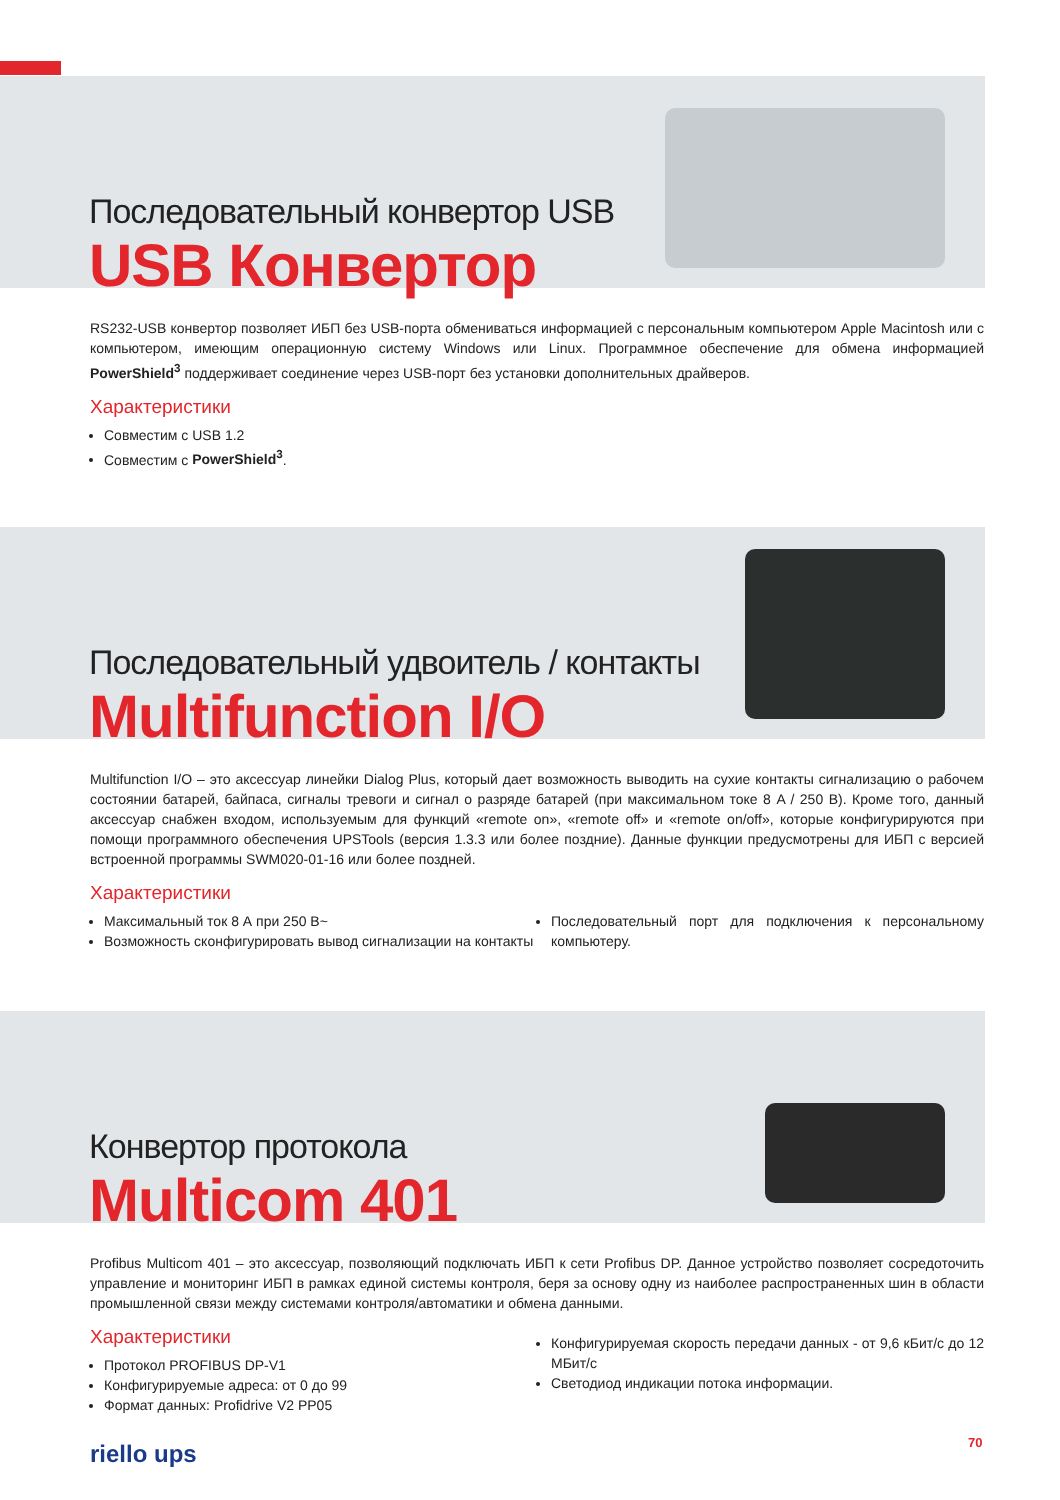Последовательный конвертор USB
USB Конвертор
RS232-USB конвертор позволяет ИБП без USB-порта обмениваться информацией с персональным компьютером Apple Macintosh или с компьютером, имеющим операционную систему Windows или Linux. Программное обеспечение для обмена информацией PowerShield<sup>3</sup> поддерживает соединение через USB-порт без установки дополнительных драйверов.
Характеристики
Совместим с USB 1.2
Совместим с PowerShield<sup>3</sup>.
Последовательный удвоитель / контакты
Multifunction I/O
Multifunction I/O – это аксессуар линейки Dialog Plus, который дает возможность выводить на сухие контакты сигнализацию о рабочем состоянии батарей, байпаса, сигналы тревоги и сигнал о разряде батарей (при максимальном токе 8 A / 250 В). Кроме того, данный аксессуар снабжен входом, используемым для функций «remote on», «remote off» и «remote on/off», которые конфигурируются при помощи программного обеспечения UPSTools (версия 1.3.3 или более поздние). Данные функции предусмотрены для ИБП с версией встроенной программы SWM020-01-16 или более поздней.
Характеристики
Максимальный ток 8 А при 250 В~
Возможность сконфигурировать вывод сигнализации на контакты
Последовательный порт для подключения к персональному компьютеру.
Конвертор протокола
Multicom 401
Profibus Multicom 401 – это аксессуар, позволяющий подключать ИБП к сети Profibus DP. Данное устройство позволяет сосредоточить управление и мониторинг ИБП в рамках единой системы контроля, беря за основу одну из наиболее распространенных шин в области промышленной связи между системами контроля/автоматики и обмена данными.
Характеристики
Протокол PROFIBUS DP-V1
Конфигурируемые адреса: от 0 до 99
Формат данных: Profidrive V2 PP05
Конфигурируемая скорость передачи данных - от 9,6 кБит/с до 12 МБит/с
Светодиод индикации потока информации.
riello ups 70